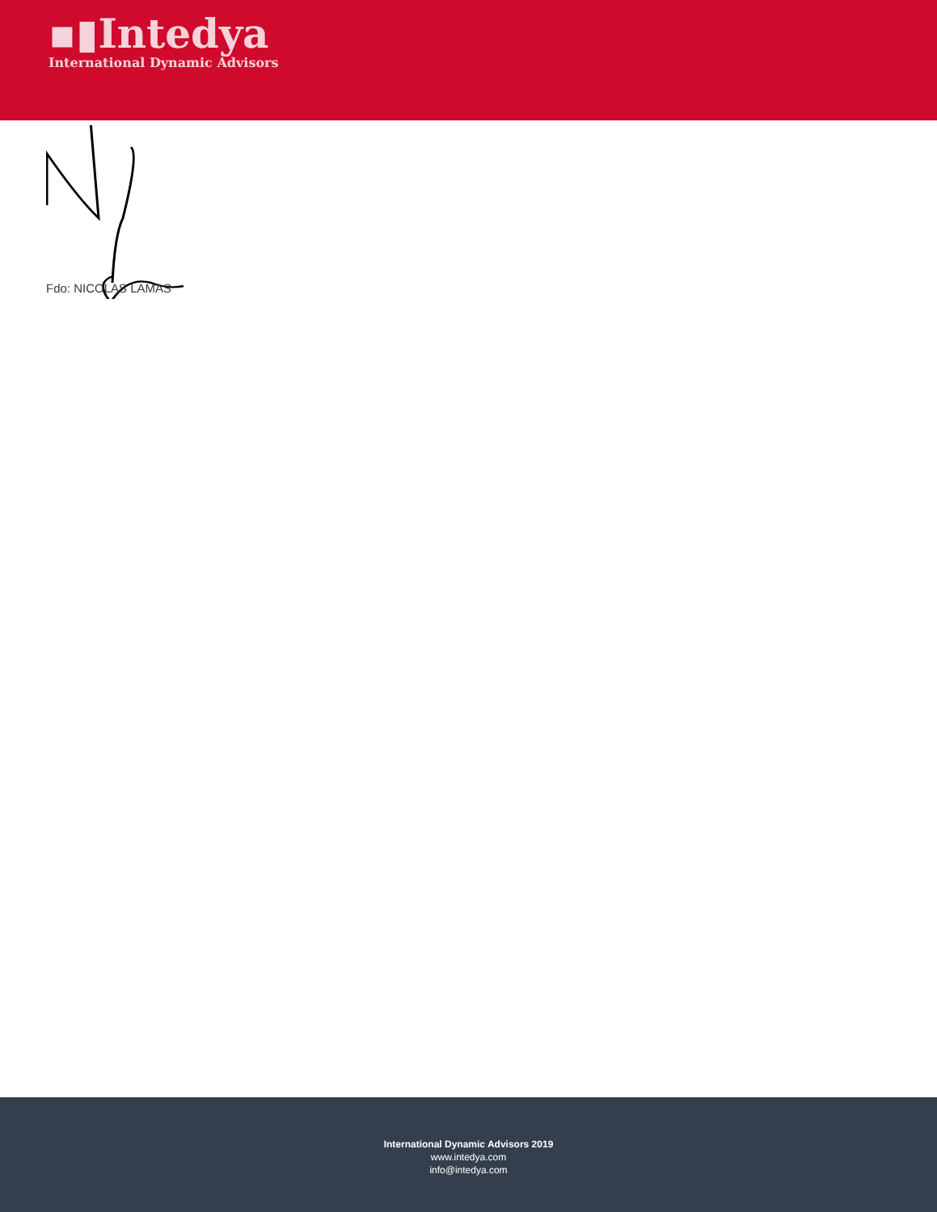▪▮Intedya
International Dynamic Advisors
Fdo: NICOLAS LAMAS
International Dynamic Advisors 2019
www.intedya.com
info@intedya.com